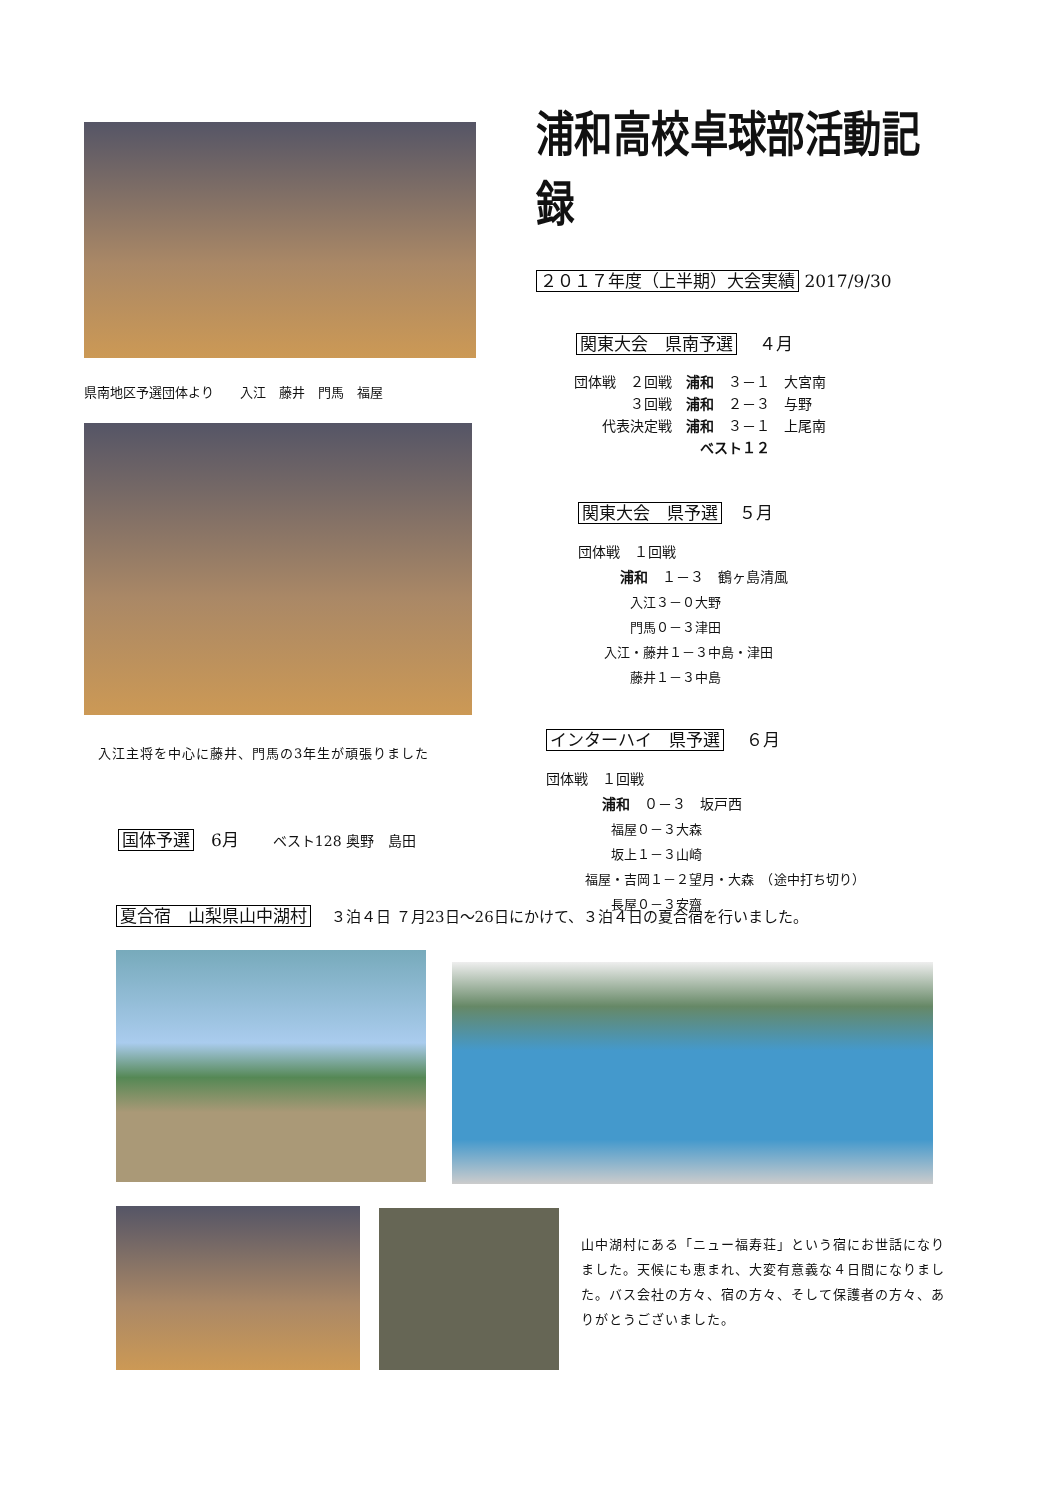県南地区予選団体より　　入江　藤井　門馬　福屋
入江主将を中心に藤井、門馬の3年生が頑張りました
国体予選　6月　　ベスト128 奥野　島田
浦和高校卓球部活動記録
２０１７年度（上半期）大会実績 2017/9/30
関東大会　県南予選　 ４月
団体戦　２回戦　浦和　３－１　大宮南
　　　　３回戦　浦和　２－３　与野
　　代表決定戦　浦和　３－１　上尾南
　　　　　　　　　ベスト１２
関東大会　県予選　５月
団体戦　１回戦
　　　浦和　１－３　鶴ヶ島清風
　　　　入江３－０大野
　　　　門馬０－３津田
　　入江・藤井１－３中島・津田
　　　　藤井１－３中島
インターハイ　県予選　 ６月
団体戦　１回戦
　　　　浦和　０－３　坂戸西
　　　　　福屋０－３大森
　　　　　坂上１－３山崎
　　　福屋・吉岡１－２望月・大森　（途中打ち切り）
　　　　　長屋０－３安齋
夏合宿　山梨県山中湖村　 ３泊４日 ７月23日～26日にかけて、３泊４日の夏合宿を行いました。
山中湖村にある「ニュー福寿荘」という宿にお世話になりました。天候にも恵まれ、大変有意義な４日間になりました。バス会社の方々、宿の方々、そして保護者の方々、ありがとうございました。